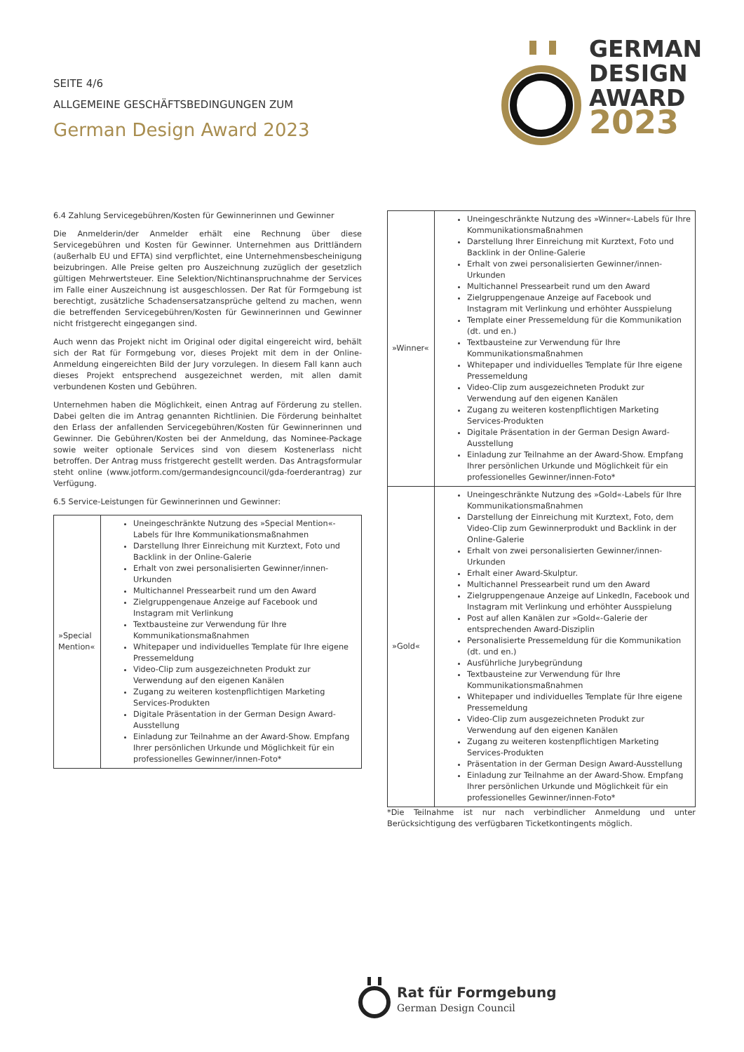SEITE 4/6
ALLGEMEINE GESCHÄFTSBEDINGUNGEN ZUM
German Design Award 2023
GERMAN
DESIGN
AWARD
2023
6.4 Zahlung Servicegebühren/Kosten für Gewinnerinnen und Gewinner
Die Anmelderin/der Anmelder erhält eine Rechnung über diese Servicegebühren und Kosten für Gewinner. Unternehmen aus Drittländern (außerhalb EU und EFTA) sind verpflichtet, eine Unternehmensbescheinigung beizubringen. Alle Preise gelten pro Auszeichnung zuzüglich der gesetzlich gültigen Mehrwertsteuer. Eine Selektion/Nichtinanspruchnahme der Services im Falle einer Auszeichnung ist ausgeschlossen. Der Rat für Formgebung ist berechtigt, zusätzliche Schadensersatzansprüche geltend zu machen, wenn die betreffenden Servicegebühren/Kosten für Gewinnerinnen und Gewinner nicht fristgerecht eingegangen sind.
Auch wenn das Projekt nicht im Original oder digital eingereicht wird, behält sich der Rat für Formgebung vor, dieses Projekt mit dem in der Online-Anmeldung eingereichten Bild der Jury vorzulegen. In diesem Fall kann auch dieses Projekt entsprechend ausgezeichnet werden, mit allen damit verbundenen Kosten und Gebühren.
Unternehmen haben die Möglichkeit, einen Antrag auf Förderung zu stellen. Dabei gelten die im Antrag genannten Richtlinien. Die Förderung beinhaltet den Erlass der anfallenden Servicegebühren/Kosten für Gewinnerinnen und Gewinner. Die Gebühren/Kosten bei der Anmeldung, das Nominee-Package sowie weiter optionale Services sind von diesem Kostenerlass nicht betroffen. Der Antrag muss fristgerecht gestellt werden. Das Antragsformular steht online (www.jotform.com/germandesigncouncil/gda-foerderantrag) zur Verfügung.
6.5 Service-Leistungen für Gewinnerinnen und Gewinner:
| »Special Mention« | Uneingeschränkte Nutzung des »Special Mention«-Labels für Ihre Kommunikationsmaßnahmen Darstellung Ihrer Einreichung mit Kurztext, Foto und Backlink in der Online-Galerie Erhalt von zwei personalisierten Gewinner/innen-Urkunden Multichannel Pressearbeit rund um den Award Zielgruppengenaue Anzeige auf Facebook und Instagram mit Verlinkung Textbausteine zur Verwendung für Ihre Kommunikationsmaßnahmen Whitepaper und individuelles Template für Ihre eigene Pressemeldung Video-Clip zum ausgezeichneten Produkt zur Verwendung auf den eigenen Kanälen Zugang zu weiteren kostenpflichtigen Marketing Services-Produkten Digitale Präsentation in der German Design Award-Ausstellung Einladung zur Teilnahme an der Award-Show. Empfang Ihrer persönlichen Urkunde und Möglichkeit für ein professionelles Gewinner/innen-Foto* |
| »Winner« | Uneingeschränkte Nutzung des »Winner«-Labels für Ihre Kommunikationsmaßnahmen Darstellung Ihrer Einreichung mit Kurztext, Foto und Backlink in der Online-Galerie Erhalt von zwei personalisierten Gewinner/innen-Urkunden Multichannel Pressearbeit rund um den Award Zielgruppengenaue Anzeige auf Facebook und Instagram mit Verlinkung und erhöhter Ausspielung Template einer Pressemeldung für die Kommunikation (dt. und en.) Textbausteine zur Verwendung für Ihre Kommunikationsmaßnahmen Whitepaper und individuelles Template für Ihre eigene Pressemeldung Video-Clip zum ausgezeichneten Produkt zur Verwendung auf den eigenen Kanälen Zugang zu weiteren kostenpflichtigen Marketing Services-Produkten Digitale Präsentation in der German Design Award-Ausstellung Einladung zur Teilnahme an der Award-Show. Empfang Ihrer persönlichen Urkunde und Möglichkeit für ein professionelles Gewinner/innen-Foto* |
| »Gold« | Uneingeschränkte Nutzung des »Gold«-Labels für Ihre Kommunikationsmaßnahmen Darstellung der Einreichung mit Kurztext, Foto, dem Video-Clip zum Gewinnerprodukt und Backlink in der Online-Galerie Erhalt von zwei personalisierten Gewinner/innen-Urkunden Erhalt einer Award-Skulptur. Multichannel Pressearbeit rund um den Award Zielgruppengenaue Anzeige auf LinkedIn, Facebook und Instagram mit Verlinkung und erhöhter Ausspielung Post auf allen Kanälen zur »Gold«-Galerie der entsprechenden Award-Disziplin Personalisierte Pressemeldung für die Kommunikation (dt. und en.) Ausführliche Jurybegründung Textbausteine zur Verwendung für Ihre Kommunikationsmaßnahmen Whitepaper und individuelles Template für Ihre eigene Pressemeldung Video-Clip zum ausgezeichneten Produkt zur Verwendung auf den eigenen Kanälen Zugang zu weiteren kostenpflichtigen Marketing Services-Produkten Präsentation in der German Design Award-Ausstellung Einladung zur Teilnahme an der Award-Show. Empfang Ihrer persönlichen Urkunde und Möglichkeit für ein professionelles Gewinner/innen-Foto* |
*Die Teilnahme ist nur nach verbindlicher Anmeldung und unter Berücksichtigung des verfügbaren Ticketkontingents möglich.
Rat für Formgebung
German Design Council